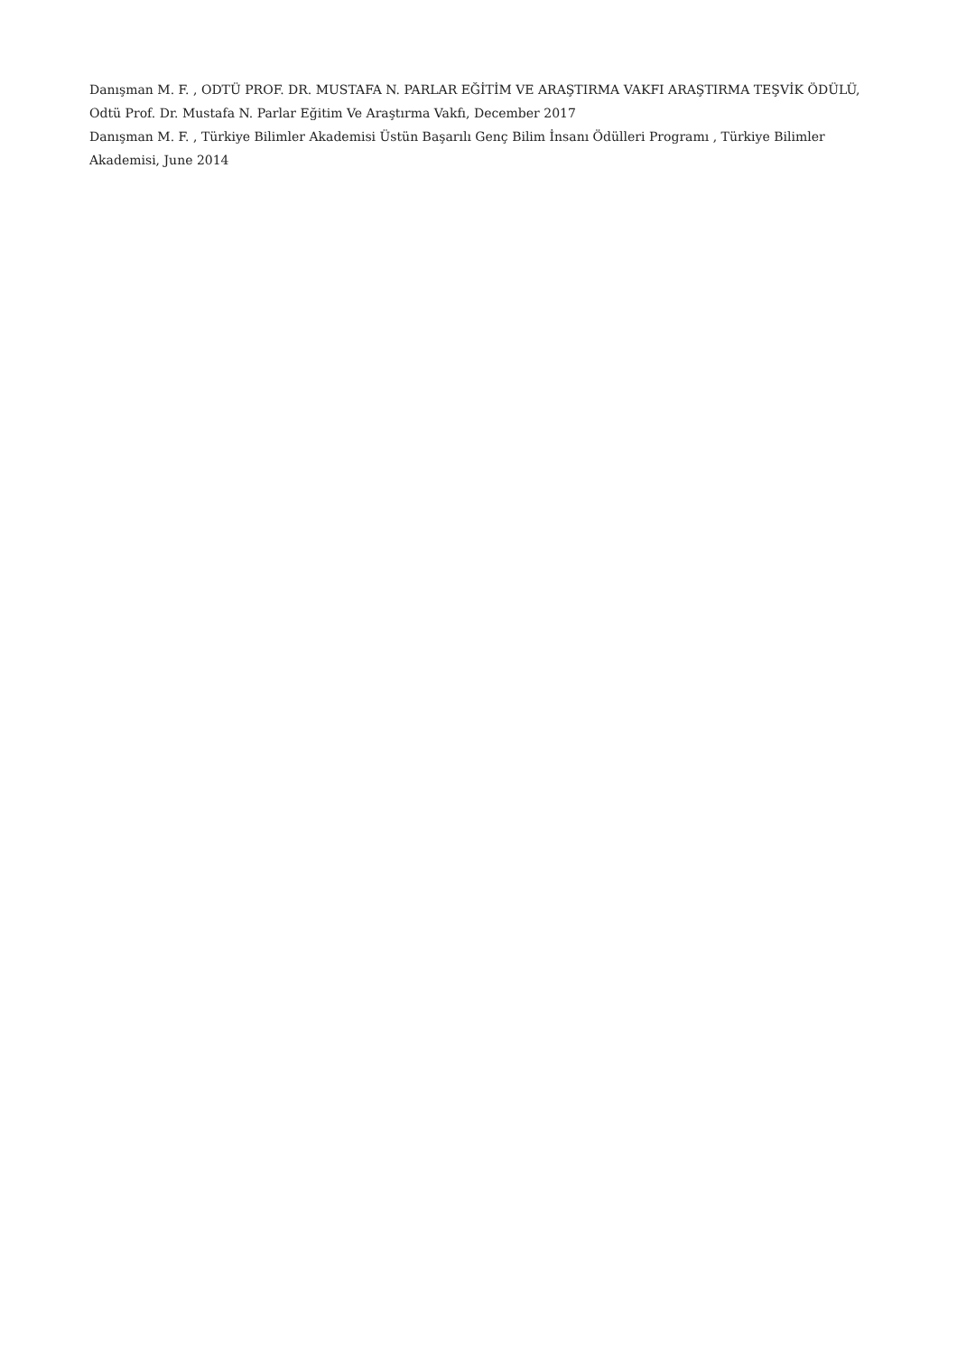Danışman M. F. , ODTÜ PROF. DR. MUSTAFA N. PARLAR EĞİTİM VE ARAŞTIRMA VAKFI ARAŞTIRMA TEŞVİK ÖDÜLÜ, Odtü Prof. Dr. Mustafa N. Parlar Eğitim Ve Araştırma Vakfı, December 2017
Danışman M. F. , Türkiye Bilimler Akademisi Üstün Başarılı Genç Bilim İnsanı Ödülleri Programı , Türkiye Bilimler Akademisi, June 2014